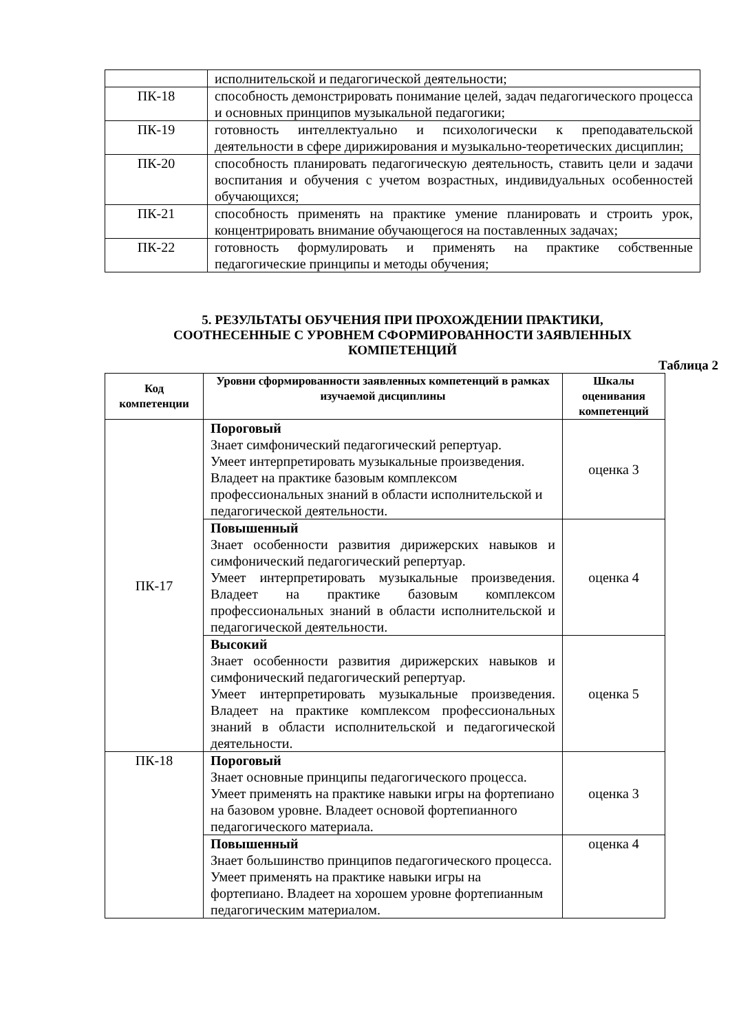| | исполнительской и педагогической деятельности; |
| ПК-18 | способность демонстрировать понимание целей, задач педагогического процесса и основных принципов музыкальной педагогики; |
| ПК-19 | готовность интеллектуально и психологически к преподавательской деятельности в сфере дирижирования и музыкально-теоретических дисциплин; |
| ПК-20 | способность планировать педагогическую деятельность, ставить цели и задачи воспитания и обучения с учетом возрастных, индивидуальных особенностей обучающихся; |
| ПК-21 | способность применять на практике умение планировать и строить урок, концентрировать внимание обучающегося на поставленных задачах; |
| ПК-22 | готовность формулировать и применять на практике собственные педагогические принципы и методы обучения; |
5. РЕЗУЛЬТАТЫ ОБУЧЕНИЯ ПРИ ПРОХОЖДЕНИИ ПРАКТИКИ,
СООТНЕСЕННЫЕ С УРОВНЕМ СФОРМИРОВАННОСТИ ЗАЯВЛЕННЫХ
КОМПЕТЕНЦИЙ
Таблица 2
| Код компетенции | Уровни сформированности заявленных компетенций в рамках изучаемой дисциплины | Шкалы оценивания компетенций |
| --- | --- | --- |
| ПК-17 | Пороговый Знает симфонический педагогический репертуар. Умеет интерпретировать музыкальные произведения. Владеет на практике базовым комплексом профессиональных знаний в области исполнительской и педагогической деятельности. | оценка 3 |
| | Повышенный Знает особенности развития дирижерских навыков и симфонический педагогический репертуар. Умеет интерпретировать музыкальные произведения. Владеет на практике базовым комплексом профессиональных знаний в области исполнительской и педагогической деятельности. | оценка 4 |
| | Высокий Знает особенности развития дирижерских навыков и симфонический педагогический репертуар. Умеет интерпретировать музыкальные произведения. Владеет на практике комплексом профессиональных знаний в области исполнительской и педагогической деятельности. | оценка 5 |
| ПК-18 | Пороговый Знает основные принципы педагогического процесса. Умеет применять на практике навыки игры на фортепиано на базовом уровне. Владеет основой фортепианного педагогического материала. | оценка 3 |
| | Повышенный Знает большинство принципов педагогического процесса. Умеет применять на практике навыки игры на фортепиано. Владеет на хорошем уровне фортепианным педагогическим материалом. | оценка 4 |